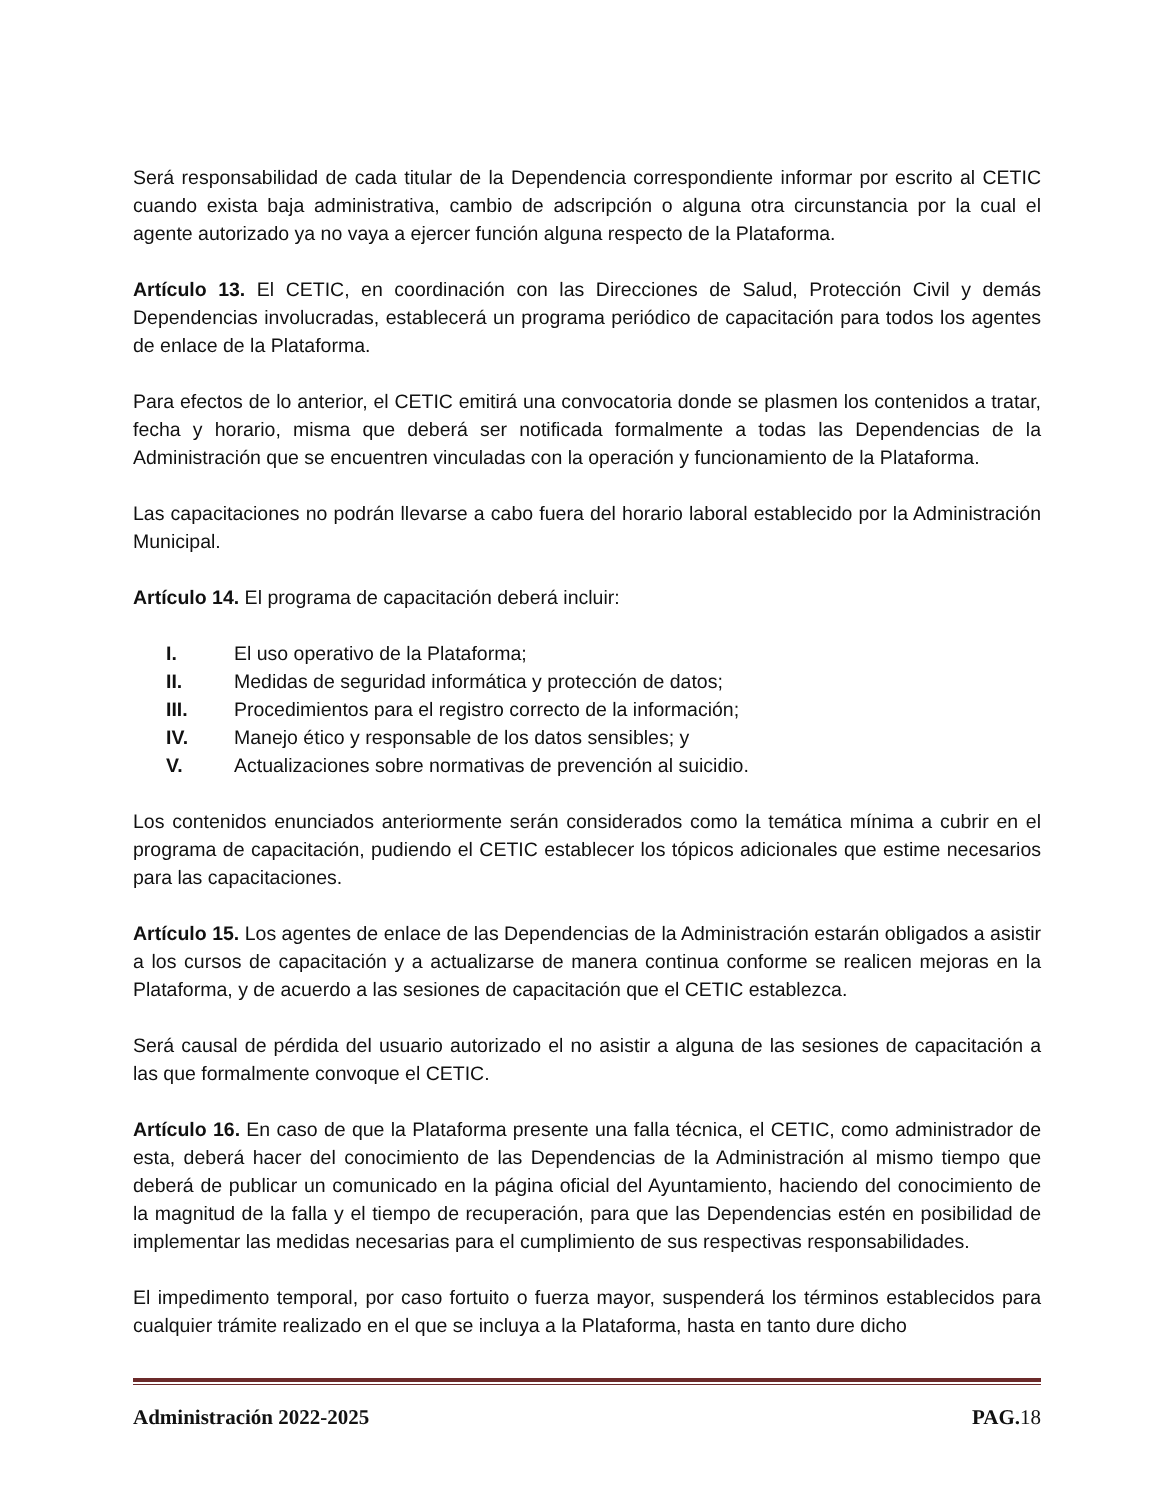Será responsabilidad de cada titular de la Dependencia correspondiente informar por escrito al CETIC cuando exista baja administrativa, cambio de adscripción o alguna otra circunstancia por la cual el agente autorizado ya no vaya a ejercer función alguna respecto de la Plataforma.
Artículo 13. El CETIC, en coordinación con las Direcciones de Salud, Protección Civil y demás Dependencias involucradas, establecerá un programa periódico de capacitación para todos los agentes de enlace de la Plataforma.
Para efectos de lo anterior, el CETIC emitirá una convocatoria donde se plasmen los contenidos a tratar, fecha y horario, misma que deberá ser notificada formalmente a todas las Dependencias de la Administración que se encuentren vinculadas con la operación y funcionamiento de la Plataforma.
Las capacitaciones no podrán llevarse a cabo fuera del horario laboral establecido por la Administración Municipal.
Artículo 14. El programa de capacitación deberá incluir:
I. El uso operativo de la Plataforma;
II. Medidas de seguridad informática y protección de datos;
III. Procedimientos para el registro correcto de la información;
IV. Manejo ético y responsable de los datos sensibles; y
V. Actualizaciones sobre normativas de prevención al suicidio.
Los contenidos enunciados anteriormente serán considerados como la temática mínima a cubrir en el programa de capacitación, pudiendo el CETIC establecer los tópicos adicionales que estime necesarios para las capacitaciones.
Artículo 15. Los agentes de enlace de las Dependencias de la Administración estarán obligados a asistir a los cursos de capacitación y a actualizarse de manera continua conforme se realicen mejoras en la Plataforma, y de acuerdo a las sesiones de capacitación que el CETIC establezca.
Será causal de pérdida del usuario autorizado el no asistir a alguna de las sesiones de capacitación a las que formalmente convoque el CETIC.
Artículo 16. En caso de que la Plataforma presente una falla técnica, el CETIC, como administrador de esta, deberá hacer del conocimiento de las Dependencias de la Administración al mismo tiempo que deberá de publicar un comunicado en la página oficial del Ayuntamiento, haciendo del conocimiento de la magnitud de la falla y el tiempo de recuperación, para que las Dependencias estén en posibilidad de implementar las medidas necesarias para el cumplimiento de sus respectivas responsabilidades.
El impedimento temporal, por caso fortuito o fuerza mayor, suspenderá los términos establecidos para cualquier trámite realizado en el que se incluya a la Plataforma, hasta en tanto dure dicho
Administración 2022-2025 PAG. 18